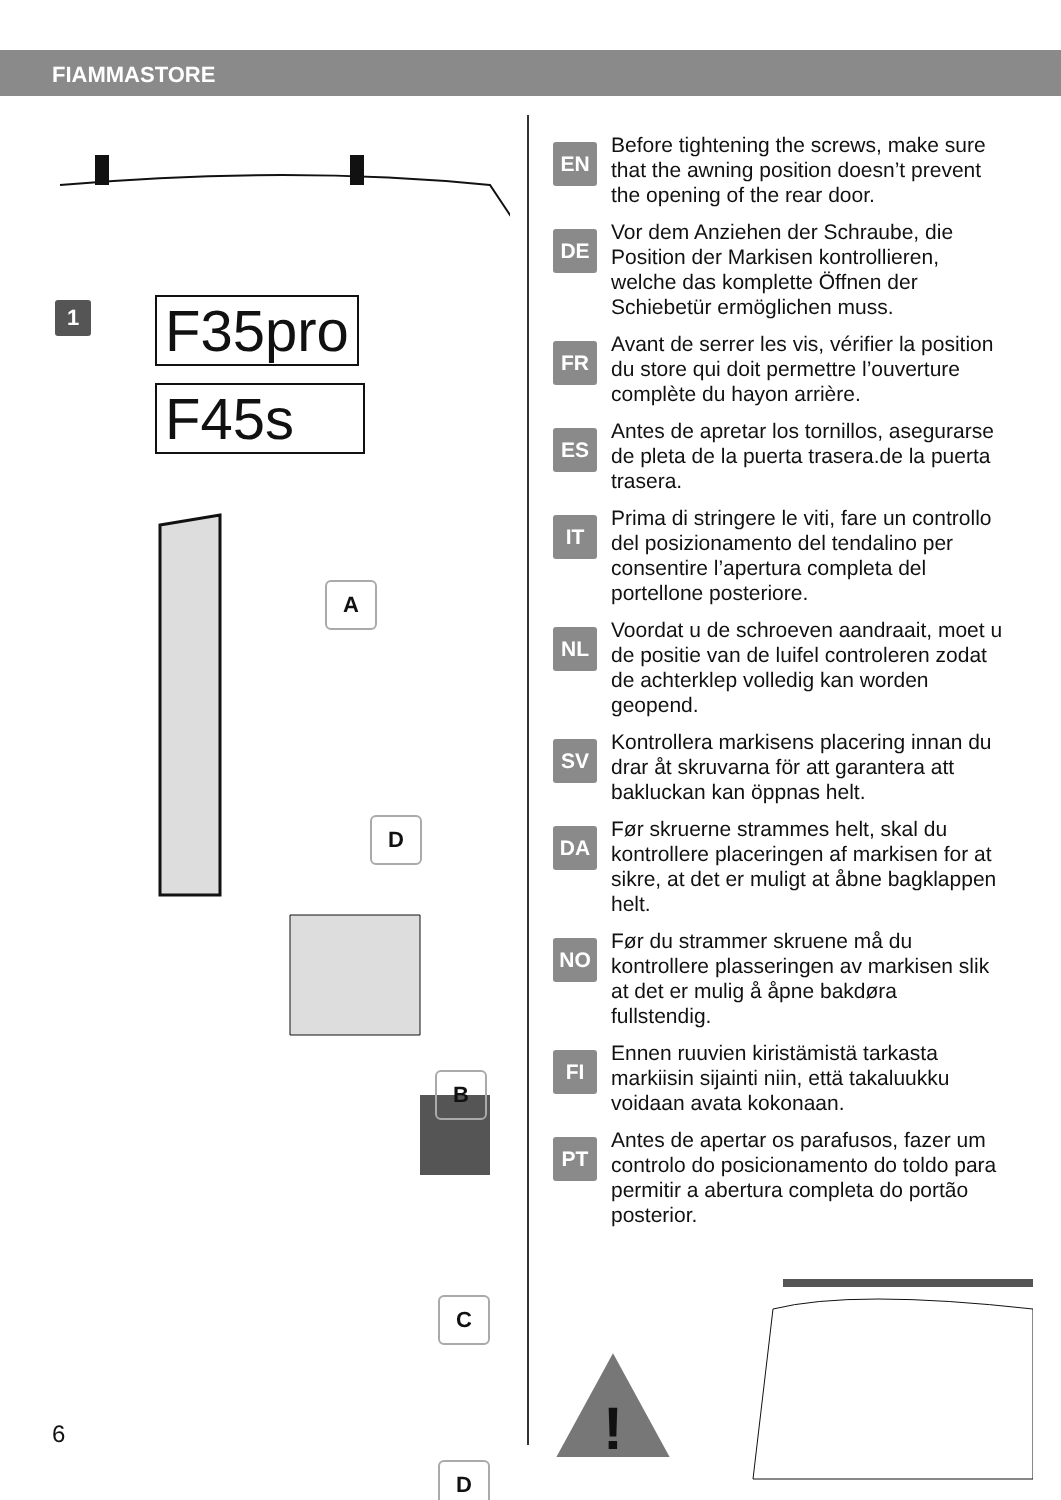FIAMMASTORE
1 F35pro
F45s
A
D
B
C
D
EN
Before tightening the screws, make sure that the awning position doesn’t prevent the opening of the rear door.
DE
Vor dem Anziehen der Schraube, die Position der Markisen kontrollieren, welche das komplette Öffnen der Schiebetür ermöglichen muss.
FR
Avant de serrer les vis, vérifier la position du store qui doit permettre l’ouverture complète du hayon arrière.
ES
Antes de apretar los tornillos, asegurarse de pleta de la puerta trasera.de la puerta trasera.
IT
Prima di stringere le viti, fare un controllo del posizionamento del tendalino per consentire l’apertura completa del portellone posteriore.
NL
Voordat u de schroeven aandraait, moet u de positie van de luifel controleren zodat de achterklep volledig kan worden geopend.
SV
Kontrollera markisens placering innan du drar åt skruvarna för att garantera att bakluckan kan öppnas helt.
DA
Før skruerne strammes helt, skal du kontrollere placeringen af markisen for at sikre, at det er muligt at åbne bagklappen helt.
NO
Før du strammer skruene må du kontrollere plasseringen av markisen slik at det er mulig å åpne bakdøra fullstendig.
FI
Ennen ruuvien kiristämistä tarkasta markiisin sijainti niin, että takaluukku voidaan avata kokonaan.
PT
Antes de apertar os parafusos, fazer um controlo do posicionamento do toldo para permitir a abertura completa do portão posterior.
!
6